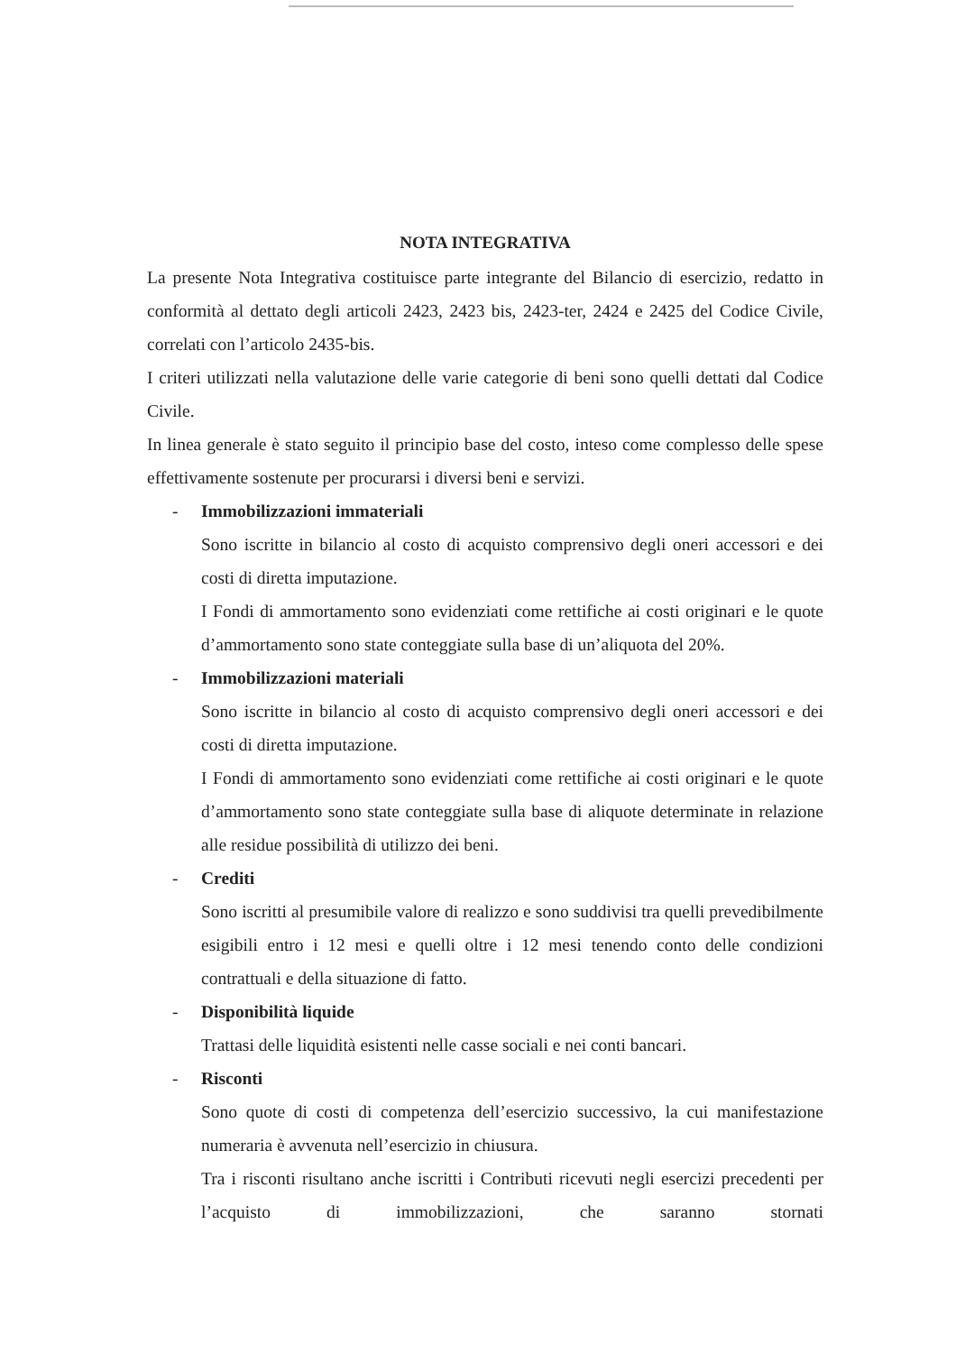NOTA INTEGRATIVA
La presente Nota Integrativa costituisce parte integrante del Bilancio di esercizio, redatto in conformità al dettato degli articoli 2423, 2423 bis, 2423-ter, 2424 e 2425 del Codice Civile, correlati con l’articolo 2435-bis.
I criteri utilizzati nella valutazione delle varie categorie di beni sono quelli dettati dal Codice Civile.
In linea generale è stato seguito il principio base del costo, inteso come complesso delle spese effettivamente sostenute per procurarsi i diversi beni e servizi.
- Immobilizzazioni immateriali
Sono iscritte in bilancio al costo di acquisto comprensivo degli oneri accessori e dei costi di diretta imputazione.
I Fondi di ammortamento sono evidenziati come rettifiche ai costi originari e le quote d’ammortamento sono state conteggiate sulla base di un’aliquota del 20%.
- Immobilizzazioni materiali
Sono iscritte in bilancio al costo di acquisto comprensivo degli oneri accessori e dei costi di diretta imputazione.
I Fondi di ammortamento sono evidenziati come rettifiche ai costi originari e le quote d’ammortamento sono state conteggiate sulla base di aliquote determinate in relazione alle residue possibilità di utilizzo dei beni.
- Crediti
Sono iscritti al presumibile valore di realizzo e sono suddivisi tra quelli prevedibilmente esigibili entro i 12 mesi e quelli oltre i 12 mesi tenendo conto delle condizioni contrattuali e della situazione di fatto.
- Disponibilità liquide
Trattasi delle liquidità esistenti nelle casse sociali e nei conti bancari.
- Risconti
Sono quote di costi di competenza dell’esercizio successivo, la cui manifestazione numeraria è avvenuta nell’esercizio in chiusura.
Tra i risconti risultano anche iscritti i Contributi ricevuti negli esercizi precedenti per l’acquisto di immobilizzazioni, che saranno stornati